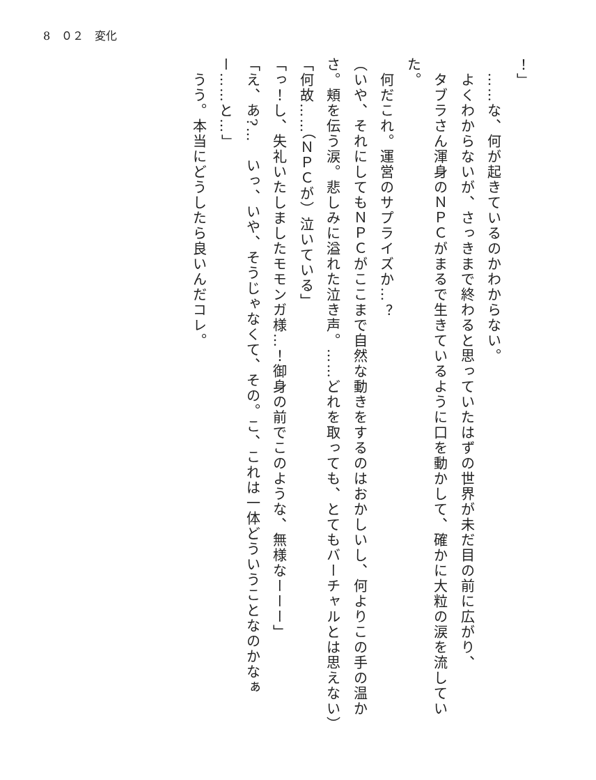8　０２　変化
！」
　……な、何が起きているのかわからない。
　よくわからないが、さっきまで終わると思っていたはずの世界が未だ目の前に広がり、
　タブラさん渾身のＮＰＣがまるで生きているように口を動かして、確かに大粒の涙を流していた。
　何だこれ。運営のサプライズか…？
（いや、それにしてもＮＰＣがここまで自然な動きをするのはおかしいし、何よりこの手の温かさ。頬を伝う涙。悲しみに溢れた泣き声。……どれを取っても、とてもバーチャルとは思えない）
「何故……（ＮＰＣが）泣いている」
「っ！し、失礼いたしましたモモンガ様…！御身の前でこのような、無様なーーー」
「え、あ?…　いっ、いや、そうじゃなくて、その。こ、これは一体どういうことなのかなぁー……と…」
　うう。本当にどうしたら良いんだコレ。